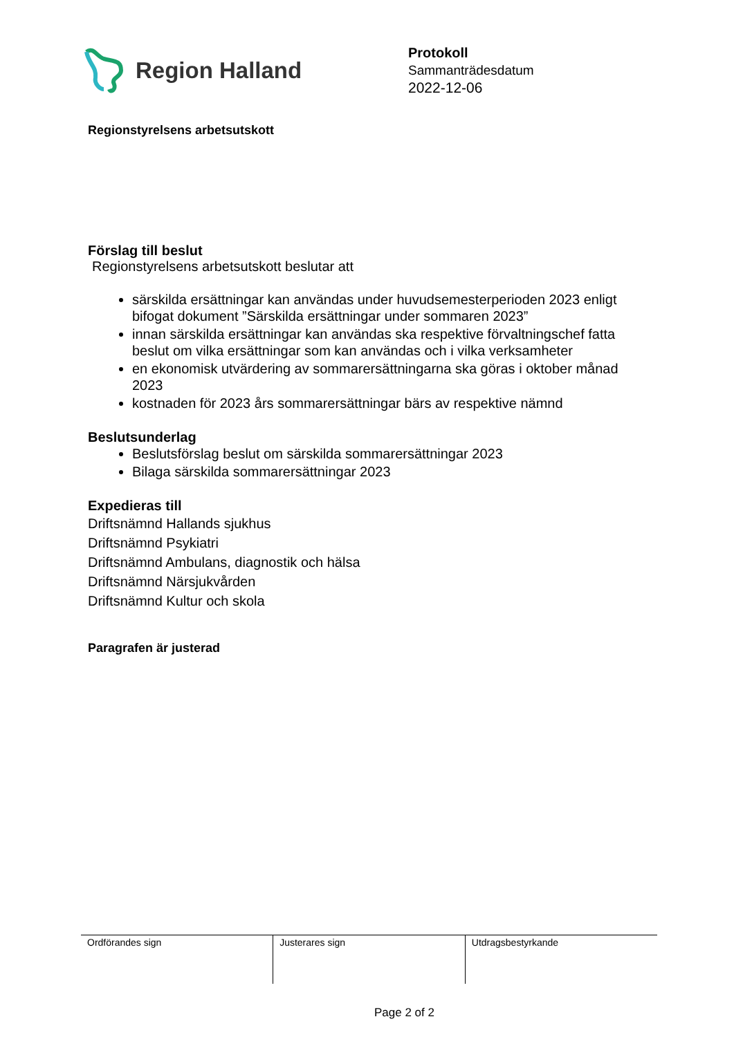Region Halland
Protokoll
Sammanträdesdatum
2022-12-06
Regionstyrelsens arbetsutskott
Förslag till beslut
Regionstyrelsens arbetsutskott beslutar att
särskilda ersättningar kan användas under huvudsemesterperioden 2023 enligt bifogat dokument ”Särskilda ersättningar under sommaren 2023”
innan särskilda ersättningar kan användas ska respektive förvaltningschef fatta beslut om vilka ersättningar som kan användas och i vilka verksamheter
en ekonomisk utvärdering av sommarersättningarna ska göras i oktober månad 2023
kostnaden för 2023 års sommarersättningar bärs av respektive nämnd
Beslutsunderlag
Beslutsförslag beslut om särskilda sommarersättningar 2023
Bilaga särskilda sommarersättningar 2023
Expedieras till
Driftsnämnd Hallands sjukhus
Driftsnämnd Psykiatri
Driftsnämnd Ambulans, diagnostik och hälsa
Driftsnämnd Närsjukvården
Driftsnämnd Kultur och skola
Paragrafen är justerad
| Ordförandes sign | Justerares sign | Utdragsbestyrkande |
Page 2 of 2